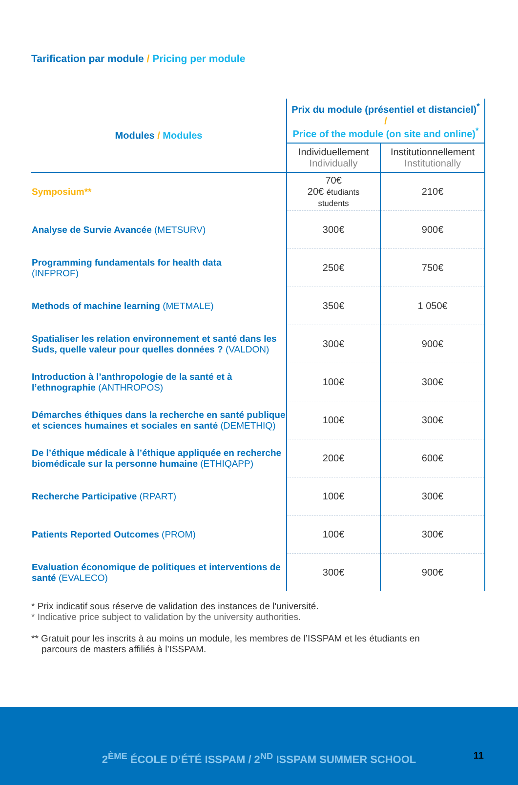Tarification par module / Pricing per module
| Modules / Modules | Prix du module (présentiel et distanciel)<sup>*</sup> / Price of the module (on site and online)<sup>*</sup> | |
| --- | --- | --- |
| | Individuellement Individually | Institutionnellement Institutionally |
| Symposium** | 70€ 20€ étudiants students | 210€ |
| Analyse de Survie Avancée (METSURV) | 300€ | 900€ |
| Programming fundamentals for health data (INFPROF) | 250€ | 750€ |
| Methods of machine learning (METMALE) | 350€ | 1 050€ |
| Spatialiser les relation environnement et santé dans les Suds, quelle valeur pour quelles données ? (VALDON) | 300€ | 900€ |
| Introduction à l’anthropologie de la santé et à l’ethnographie (ANTHROPOS) | 100€ | 300€ |
| Démarches éthiques dans la recherche en santé publique et sciences humaines et sociales en santé (DEMETHIQ) | 100€ | 300€ |
| De l’éthique médicale à l’éthique appliquée en recherche biomédicale sur la personne humaine (ETHIQAPP) | 200€ | 600€ |
| Recherche Participative (RPART) | 100€ | 300€ |
| Patients Reported Outcomes (PROM) | 100€ | 300€ |
| Evaluation économique de politiques et interventions de santé (EVALECO) | 300€ | 900€ |
* Prix indicatif sous réserve de validation des instances de l'université.
* Indicative price subject to validation by the university authorities.
** Gratuit pour les inscrits à au moins un module, les membres de l’ISSPAM et les étudiants en
parcours de masters affiliés à l’ISSPAM.
2<sup>ÈME</sup> ÉCOLE D’ÉTÉ ISSPAM / 2<sup>ND</sup> ISSPAM SUMMER SCHOOL
11